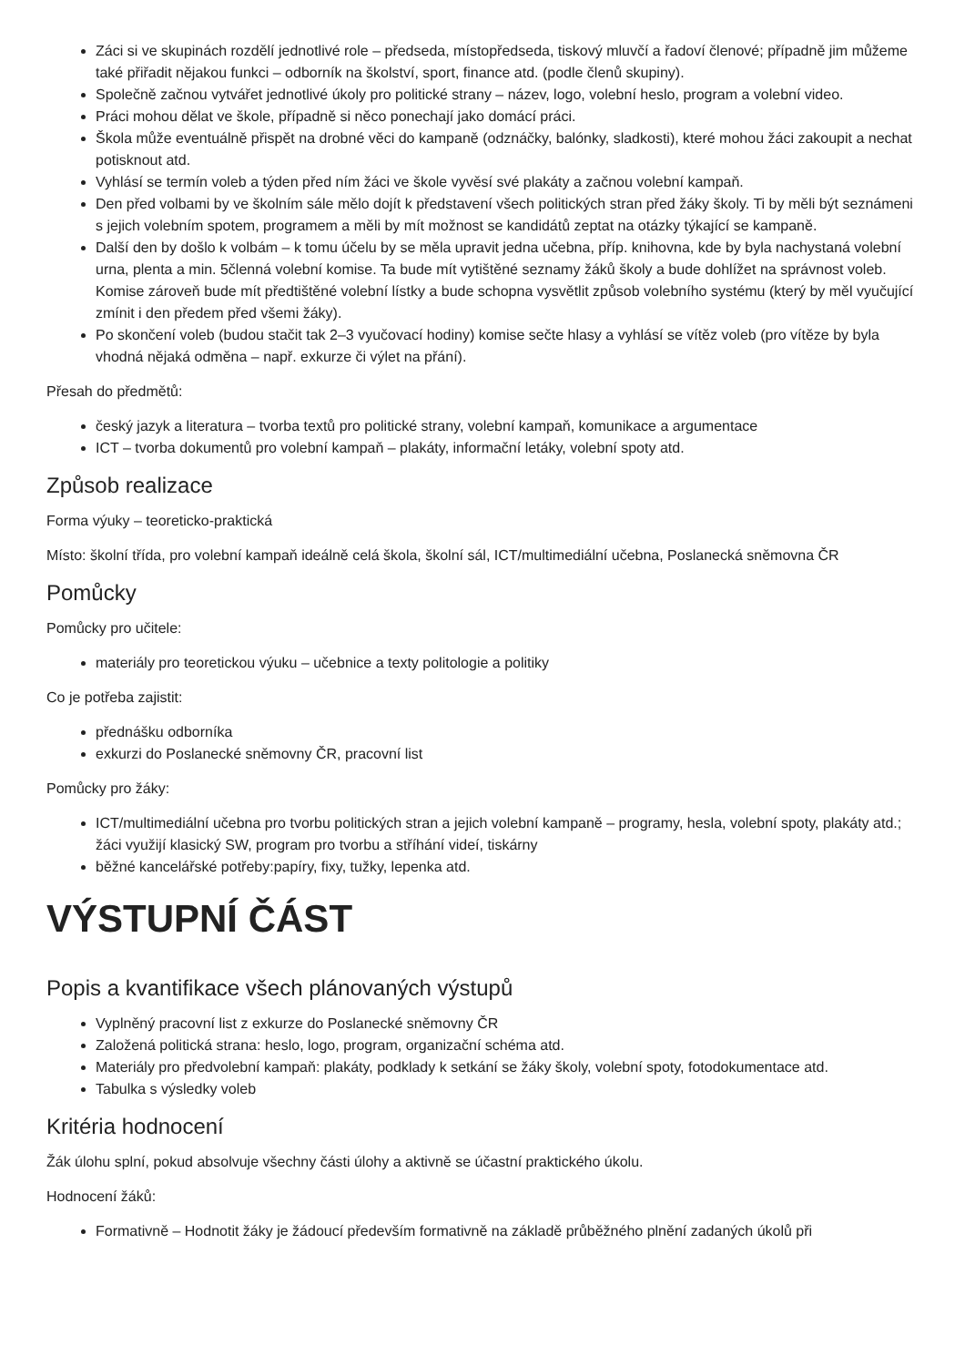Záci si ve skupinách rozdělí jednotlivé role – předseda, místopředseda, tiskový mluvčí a řadoví členové; případně jim můžeme také přiřadit nějakou funkci – odborník na školství, sport, finance atd. (podle členů skupiny).
Společně začnou vytvářet jednotlivé úkoly pro politické strany – název, logo, volební heslo, program a volební video.
Práci mohou dělat ve škole, případně si něco ponechají jako domácí práci.
Škola může eventuálně přispět na drobné věci do kampaně (odznáčky, balónky, sladkosti), které mohou žáci zakoupit a nechat potisknout atd.
Vyhlásí se termín voleb a týden před ním žáci ve škole vyvěsí své plakáty a začnou volební kampaň.
Den před volbami by ve školním sále mělo dojít k představení všech politických stran před žáky školy. Ti by měli být seznámeni s jejich volebním spotem, programem a měli by mít možnost se kandidátů zeptat na otázky týkající se kampaně.
Další den by došlo k volbám – k tomu účelu by se měla upravit jedna učebna, příp. knihovna, kde by byla nachystaná volební urna, plenta a min. 5členná volební komise. Ta bude mít vytištěné seznamy žáků školy a bude dohlížet na správnost voleb. Komise zároveň bude mít předtištěné volební lístky a bude schopna vysvětlit způsob volebního systému (který by měl vyučující zmínit i den předem před všemi žáky).
Po skončení voleb (budou stačit tak 2–3 vyučovací hodiny) komise sečte hlasy a vyhlásí se vítěz voleb (pro vítěze by byla vhodná nějaká odměna – např. exkurze či výlet na přání).
Přesah do předmětů:
český jazyk a literatura – tvorba textů pro politické strany, volební kampaň, komunikace a argumentace
ICT – tvorba dokumentů pro volební kampaň – plakáty, informační letáky, volební spoty atd.
Způsob realizace
Forma výuky – teoreticko-praktická
Místo: školní třída, pro volební kampaň ideálně celá škola, školní sál, ICT/multimediální učebna, Poslanecká sněmovna ČR
Pomůcky
Pomůcky pro učitele:
materiály pro teoretickou výuku – učebnice a texty politologie a politiky
Co je potřeba zajistit:
přednášku odborníka
exkurzi do Poslanecké sněmovny ČR, pracovní list
Pomůcky pro žáky:
ICT/multimediální učebna pro tvorbu politických stran a jejich volební kampaně – programy, hesla, volební spoty, plakáty atd.; žáci využijí klasický SW, program pro tvorbu a stříhání videí, tiskárny
běžné kancelářské potřeby:papíry, fixy, tužky, lepenka atd.
VÝSTUPNÍ ČÁST
Popis a kvantifikace všech plánovaných výstupů
Vyplněný pracovní list z exkurze do Poslanecké sněmovny ČR
Založená politická strana: heslo, logo, program, organizační schéma atd.
Materiály pro předvolební kampaň: plakáty, podklady k setkání se žáky školy, volební spoty, fotodokumentace atd.
Tabulka s výsledky voleb
Kritéria hodnocení
Žák úlohu splní, pokud absolvuje všechny části úlohy a aktivně se účastní praktického úkolu.
Hodnocení žáků:
Formativně – Hodnotit žáky je žádoucí především formativně na základě průběžného plnění zadaných úkolů při